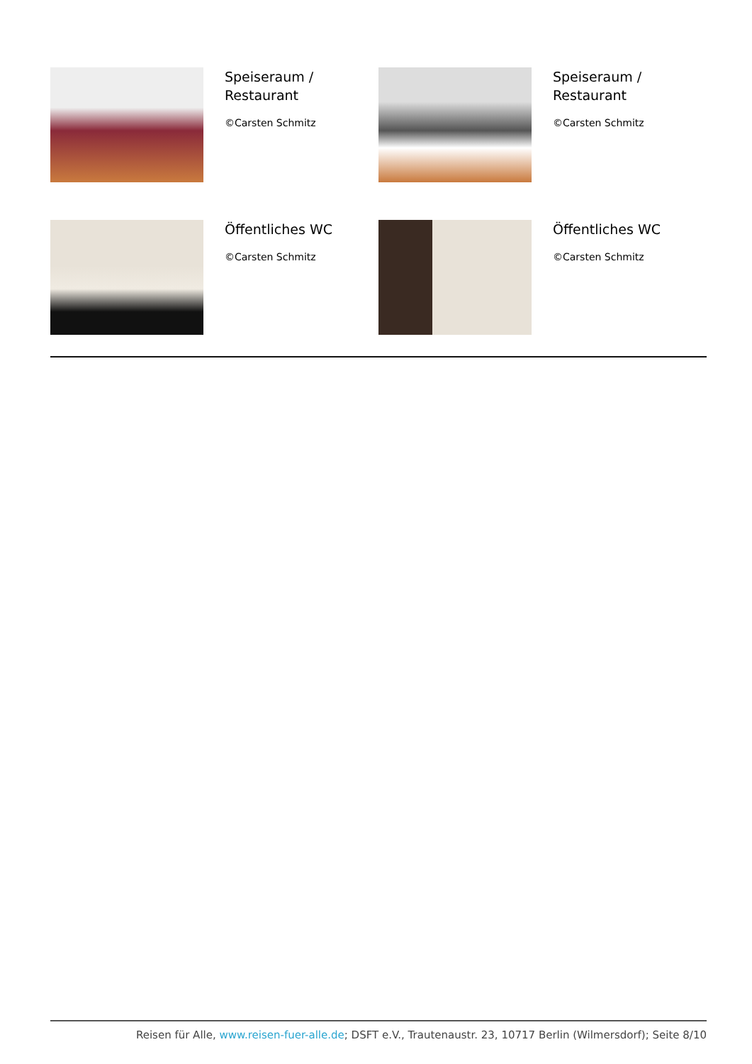Speiseraum /
Restaurant
©Carsten Schmitz
Speiseraum /
Restaurant
©Carsten Schmitz
Öffentliches WC
©Carsten Schmitz
Öffentliches WC
©Carsten Schmitz
Reisen für Alle, www.reisen-fuer-alle.de; DSFT e.V., Trautenaustr. 23, 10717 Berlin (Wilmersdorf); Seite 8/10